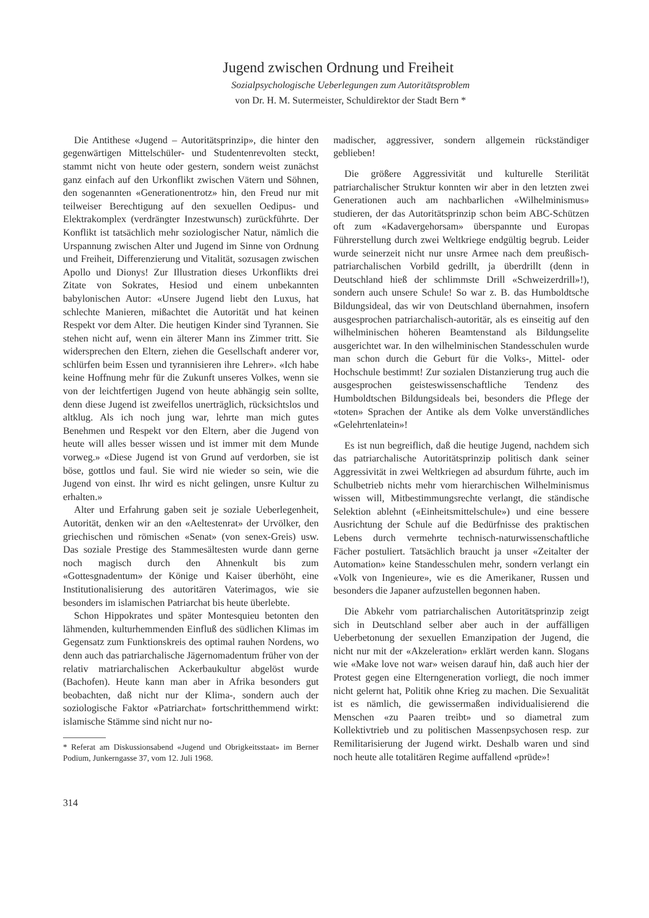Jugend zwischen Ordnung und Freiheit
Sozialpsychologische Ueberlegungen zum Autoritätsproblem
von Dr. H. M. Sutermeister, Schuldirektor der Stadt Bern *
Die Antithese «Jugend – Autoritätsprinzip», die hinter den gegenwärtigen Mittelschüler- und Studentenrevolten steckt, stammt nicht von heute oder gestern, sondern weist zunächst ganz einfach auf den Urkonflikt zwischen Vätern und Söhnen, den sogenannten «Generationentrotz» hin, den Freud nur mit teilweiser Berechtigung auf den sexuellen Oedipus- und Elektrakomplex (verdrängter Inzestwunsch) zurückführte. Der Konflikt ist tatsächlich mehr soziologischer Natur, nämlich die Urspannung zwischen Alter und Jugend im Sinne von Ordnung und Freiheit, Differenzierung und Vitalität, sozusagen zwischen Apollo und Dionys! Zur Illustration dieses Urkonflikts drei Zitate von Sokrates, Hesiod und einem unbekannten babylonischen Autor: «Unsere Jugend liebt den Luxus, hat schlechte Manieren, mißachtet die Autorität und hat keinen Respekt vor dem Alter. Die heutigen Kinder sind Tyrannen. Sie stehen nicht auf, wenn ein älterer Mann ins Zimmer tritt. Sie widersprechen den Eltern, ziehen die Gesellschaft anderer vor, schlürfen beim Essen und tyrannisieren ihre Lehrer». «Ich habe keine Hoffnung mehr für die Zukunft unseres Volkes, wenn sie von der leichtfertigen Jugend von heute abhängig sein sollte, denn diese Jugend ist zweifellos unerträglich, rücksichtslos und altklug. Als ich noch jung war, lehrte man mich gutes Benehmen und Respekt vor den Eltern, aber die Jugend von heute will alles besser wissen und ist immer mit dem Munde vorweg.» «Diese Jugend ist von Grund auf verdorben, sie ist böse, gottlos und faul. Sie wird nie wieder so sein, wie die Jugend von einst. Ihr wird es nicht gelingen, unsre Kultur zu erhalten.»
Alter und Erfahrung gaben seit je soziale Ueberlegenheit, Autorität, denken wir an den «Aeltestenrat» der Urvölker, den griechischen und römischen «Senat» (von senex-Greis) usw. Das soziale Prestige des Stammesältesten wurde dann gerne noch magisch durch den Ahnenkult bis zum «Gottesgnadentum» der Könige und Kaiser überhöht, eine Institutionalisierung des autoritären Vaterimagos, wie sie besonders im islamischen Patriarchat bis heute überlebte.
Schon Hippokrates und später Montesquieu betonten den lähmenden, kulturhemmenden Einfluß des südlichen Klimas im Gegensatz zum Funktionskreis des optimal rauhen Nordens, wo denn auch das patriarchalische Jägernomadentum früher von der relativ matriarchalischen Ackerbaukultur abgelöst wurde (Bachofen). Heute kann man aber in Afrika besonders gut beobachten, daß nicht nur der Klima-, sondern auch der soziologische Faktor «Patriarchat» fortschritthemmend wirkt: islamische Stämme sind nicht nur no-
* Referat am Diskussionsabend «Jugend und Obrigkeitsstaat» im Berner Podium, Junkerngasse 37, vom 12. Juli 1968.
314
madischer, aggressiver, sondern allgemein rückständiger geblieben!
Die größere Aggressivität und kulturelle Sterilität patriarchalischer Struktur konnten wir aber in den letzten zwei Generationen auch am nachbarlichen «Wilhelminismus» studieren, der das Autoritätsprinzip schon beim ABC-Schützen oft zum «Kadavergehorsam» überspannte und Europas Führerstellung durch zwei Weltkriege endgültig begrub. Leider wurde seinerzeit nicht nur unsre Armee nach dem preußisch-patriarchalischen Vorbild gedrillt, ja überdrillt (denn in Deutschland hieß der schlimmste Drill «Schweizerdrill»!), sondern auch unsere Schule! So war z. B. das Humboldtsche Bildungsideal, das wir von Deutschland übernahmen, insofern ausgesprochen patriarchalisch-autoritär, als es einseitig auf den wilhelminischen höheren Beamtenstand als Bildungselite ausgerichtet war. In den wilhelminischen Standesschulen wurde man schon durch die Geburt für die Volks-, Mittel- oder Hochschule bestimmt! Zur sozialen Distanzierung trug auch die ausgesprochen geisteswissenschaftliche Tendenz des Humboldtschen Bildungsideals bei, besonders die Pflege der «toten» Sprachen der Antike als dem Volke unverständliches «Gelehrtenlatein»!
Es ist nun begreiflich, daß die heutige Jugend, nachdem sich das patriarchalische Autoritätsprinzip politisch dank seiner Aggressivität in zwei Weltkriegen ad absurdum führte, auch im Schulbetrieb nichts mehr vom hierarchischen Wilhelminismus wissen will, Mitbestimmungsrechte verlangt, die ständische Selektion ablehnt («Einheitsmittelschule») und eine bessere Ausrichtung der Schule auf die Bedürfnisse des praktischen Lebens durch vermehrte technisch-naturwissenschaftliche Fächer postuliert. Tatsächlich braucht ja unser «Zeitalter der Automation» keine Standesschulen mehr, sondern verlangt ein «Volk von Ingenieure», wie es die Amerikaner, Russen und besonders die Japaner aufzustellen begonnen haben.
Die Abkehr vom patriarchalischen Autoritätsprinzip zeigt sich in Deutschland selber aber auch in der auffälligen Ueberbetonung der sexuellen Emanzipation der Jugend, die nicht nur mit der «Akzeleration» erklärt werden kann. Slogans wie «Make love not war» weisen darauf hin, daß auch hier der Protest gegen eine Elterngeneration vorliegt, die noch immer nicht gelernt hat, Politik ohne Krieg zu machen. Die Sexualität ist es nämlich, die gewissermaßen individualisierend die Menschen «zu Paaren treibt» und so diametral zum Kollektivtrieb und zu politischen Massenpsychosen resp. zur Remilitarisierung der Jugend wirkt. Deshalb waren und sind noch heute alle totalitären Regime auffallend «prüde»!